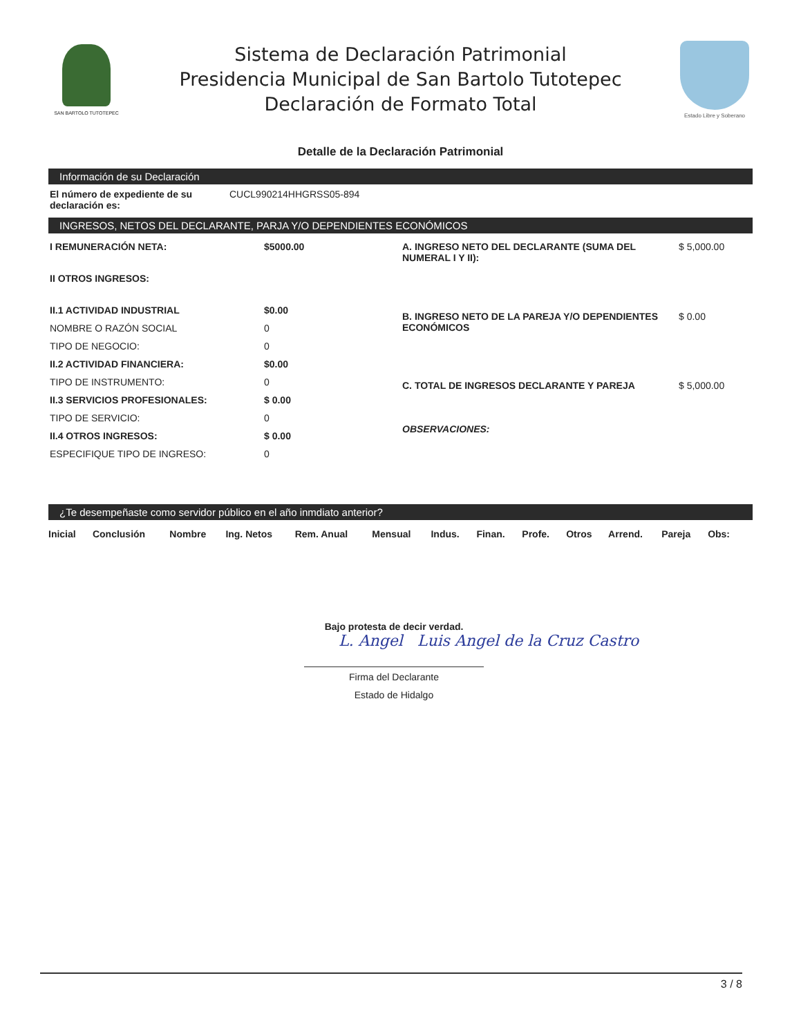SAN BARTOLO TUTOTEPEC
Sistema de Declaración Patrimonial
Presidencia Municipal de San Bartolo Tutotepec
Declaración de Formato Total
Estado Libre y Soberano
Detalle de la Declaración Patrimonial
Información de su Declaración
El número de expediente de su declaración es:
CUCL990214HHGRSS05-894
INGRESOS, NETOS DEL DECLARANTE, PARJA Y/O DEPENDIENTES ECONÓMICOS
| I REMUNERACIÓN NETA: | $5000.00 |
| II OTROS INGRESOS: | |
| II.1 ACTIVIDAD INDUSTRIAL | $0.00 |
| NOMBRE O RAZÓN SOCIAL | 0 |
| TIPO DE NEGOCIO: | 0 |
| II.2 ACTIVIDAD FINANCIERA: | $0.00 |
| TIPO DE INSTRUMENTO: | 0 |
| II.3 SERVICIOS PROFESIONALES: | $ 0.00 |
| TIPO DE SERVICIO: | 0 |
| II.4 OTROS INGRESOS: | $ 0.00 |
| ESPECIFIQUE TIPO DE INGRESO: | 0 |
| A. INGRESO NETO DEL DECLARANTE (SUMA DEL NUMERAL I Y II): | $ 5,000.00 |
| B. INGRESO NETO DE LA PAREJA Y/O DEPENDIENTES ECONÓMICOS | $ 0.00 |
| C. TOTAL DE INGRESOS DECLARANTE Y PAREJA | $ 5,000.00 |
| OBSERVACIONES: | |
¿Te desempeñaste como servidor público en el año inmdiato anterior?
| Inicial | Conclusión | Nombre | Ing. Netos | Rem. Anual | Mensual | Indus. | Finan. | Profe. | Otros | Arrend. | Pareja | Obs: |
| --- | --- | --- | --- | --- | --- | --- | --- | --- | --- | --- | --- | --- |
Bajo protesta de decir verdad.
L. Angel Luis Angel de la Cruz Castro
Firma del Declarante
Estado de Hidalgo
3 / 8